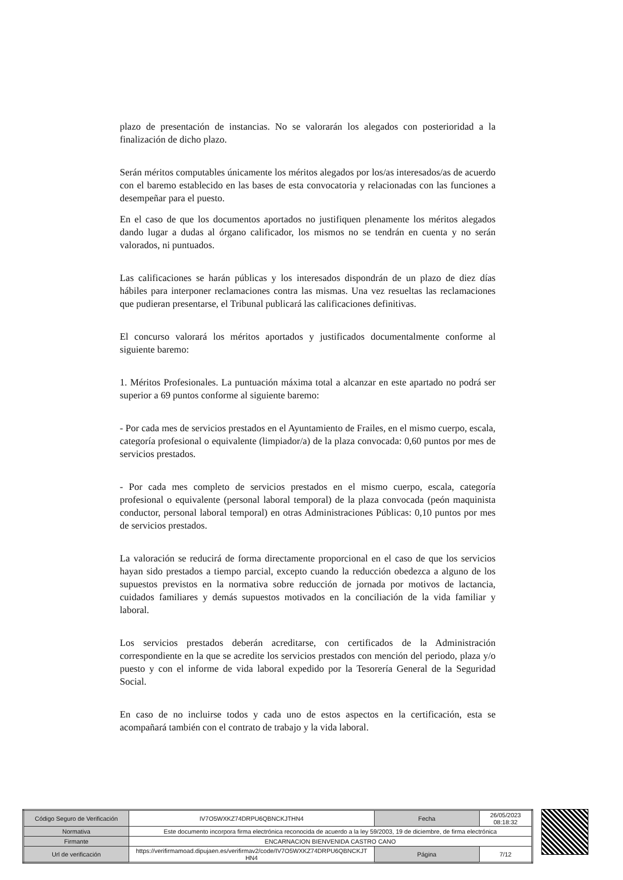plazo de presentación de instancias. No se valorarán los alegados con posterioridad a la finalización de dicho plazo.
Serán méritos computables únicamente los méritos alegados por los/as interesados/as de acuerdo con el baremo establecido en las bases de esta convocatoria y relacionadas con las funciones a desempeñar para el puesto.
En el caso de que los documentos aportados no justifiquen plenamente los méritos alegados dando lugar a dudas al órgano calificador, los mismos no se tendrán en cuenta y no serán valorados, ni puntuados.
Las calificaciones se harán públicas y los interesados dispondrán de un plazo de diez días hábiles para interponer reclamaciones contra las mismas. Una vez resueltas las reclamaciones que pudieran presentarse, el Tribunal publicará las calificaciones definitivas.
El concurso valorará los méritos aportados y justificados documentalmente conforme al siguiente baremo:
1. Méritos Profesionales. La puntuación máxima total a alcanzar en este apartado no podrá ser superior a 69 puntos conforme al siguiente baremo:
- Por cada mes de servicios prestados en el Ayuntamiento de Frailes, en el mismo cuerpo, escala, categoría profesional o equivalente (limpiador/a) de la plaza convocada: 0,60 puntos por mes de servicios prestados.
- Por cada mes completo de servicios prestados en el mismo cuerpo, escala, categoría profesional o equivalente (personal laboral temporal) de la plaza convocada (peón maquinista conductor, personal laboral temporal) en otras Administraciones Públicas: 0,10 puntos por mes de servicios prestados.
La valoración se reducirá de forma directamente proporcional en el caso de que los servicios hayan sido prestados a tiempo parcial, excepto cuando la reducción obedezca a alguno de los supuestos previstos en la normativa sobre reducción de jornada por motivos de lactancia, cuidados familiares y demás supuestos motivados en la conciliación de la vida familiar y laboral.
Los servicios prestados deberán acreditarse, con certificados de la Administración correspondiente en la que se acredite los servicios prestados con mención del periodo, plaza y/o puesto y con el informe de vida laboral expedido por la Tesorería General de la Seguridad Social.
En caso de no incluirse todos y cada uno de estos aspectos en la certificación, esta se acompañará también con el contrato de trabajo y la vida laboral.
| Código Seguro de Verificación | IV7O5WXKZ74DRPU6QBNCKJTHN4 | Fecha | 26/05/2023 08:18:32 |
| Normativa | Este documento incorpora firma electrónica reconocida de acuerdo a la ley 59/2003, 19 de diciembre, de firma electrónica | | |
| Firmante | ENCARNACION BIENVENIDA CASTRO CANO | | |
| Url de verificación | https://verifirmamoad.dipujaen.es/verifirmav2/code/IV7O5WXKZ74DRPU6QBNCKJT HN4 | Página | 7/12 |